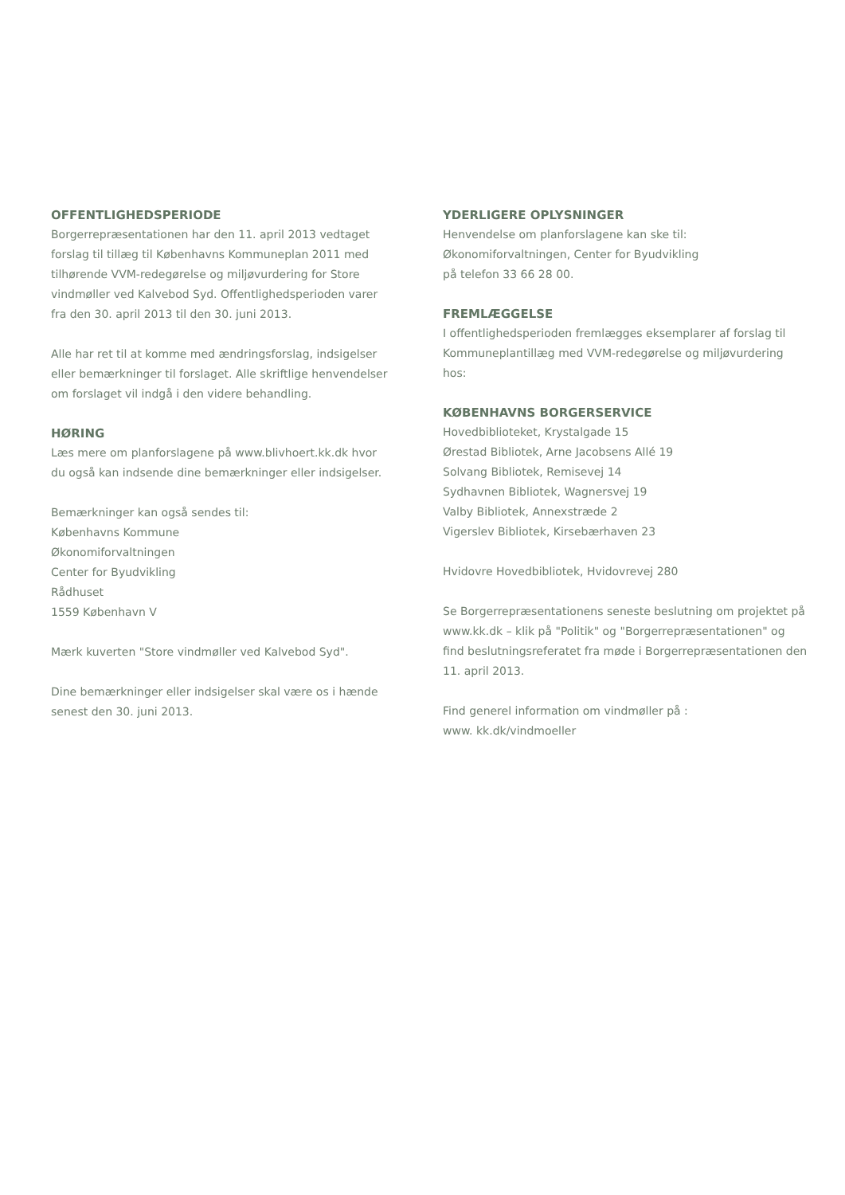OFFENTLIGHEDSPERIODE
Borgerrepræsentationen har den 11. april 2013 vedtaget forslag til tillæg til Københavns Kommuneplan 2011 med tilhørende VVM-redegørelse og miljøvurdering for Store vindmøller ved Kalvebod Syd. Offentlighedsperioden varer fra den 30. april 2013 til den 30. juni 2013.
Alle har ret til at komme med ændringsforslag, indsigelser eller bemærkninger til forslaget. Alle skriftlige henvendelser om forslaget vil indgå i den videre behandling.
HØRING
Læs mere om planforslagene på www.blivhoert.kk.dk hvor du også kan indsende dine bemærkninger eller indsigelser.
Bemærkninger kan også sendes til:
Københavns Kommune
Økonomiforvaltningen
Center for Byudvikling
Rådhuset
1559 København V
Mærk kuverten "Store vindmøller ved Kalvebod Syd".
Dine bemærkninger eller indsigelser skal være os i hænde senest den 30. juni 2013.
YDERLIGERE OPLYSNINGER
Henvendelse om planforslagene kan ske til:
Økonomiforvaltningen, Center for Byudvikling
på telefon 33 66 28 00.
FREMLÆGGELSE
I offentlighedsperioden fremlægges eksemplarer af forslag til Kommuneplantillæg med VVM-redegørelse og miljøvurdering hos:
KØBENHAVNS BORGERSERVICE
Hovedbiblioteket, Krystalgade 15
Ørestad Bibliotek, Arne Jacobsens Allé 19
Solvang Bibliotek, Remisevej 14
Sydhavnen Bibliotek, Wagnersvej 19
Valby Bibliotek, Annexstræde 2
Vigerslev Bibliotek, Kirsebærhaven 23
Hvidovre Hovedbibliotek, Hvidovrevej 280
Se Borgerrepræsentationens seneste beslutning om projektet på www.kk.dk – klik på "Politik" og "Borgerrepræsentationen" og find beslutningsreferatet fra møde i Borgerrepræsentationen den 11. april 2013.
Find generel information om vindmøller på :
www. kk.dk/vindmoeller